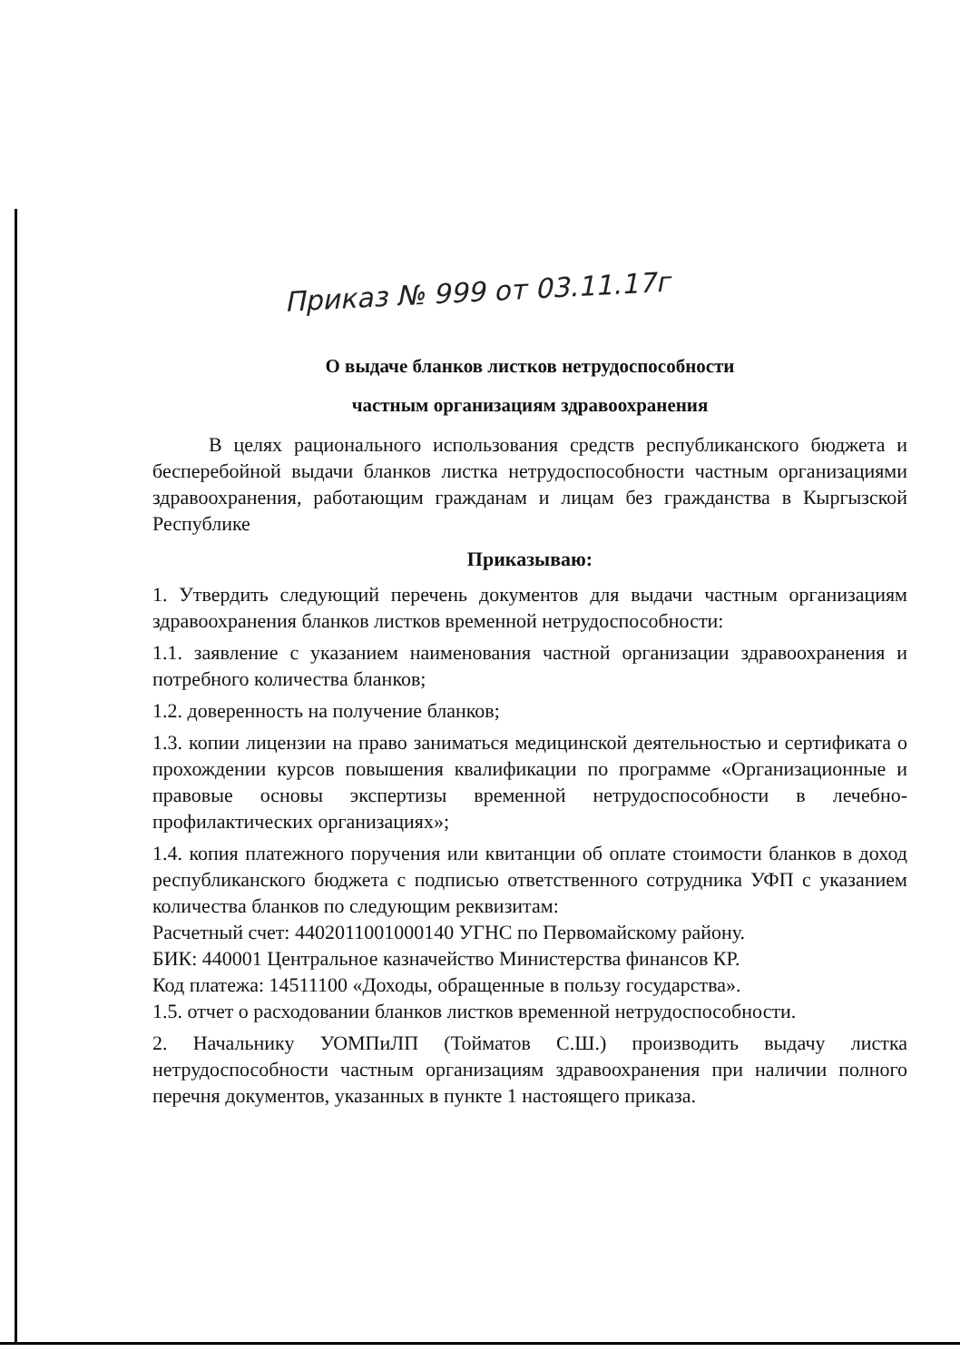Приказ № 999 от 03.11.17г
О выдаче бланков листков нетрудоспособности
частным организациям здравоохранения
В целях рационального использования средств республиканского бюджета и бесперебойной выдачи бланков листка нетрудоспособности частным организациями здравоохранения, работающим гражданам и лицам без гражданства в Кыргызской Республике
Приказываю:
1. Утвердить следующий перечень документов для выдачи частным организациям здравоохранения бланков листков временной нетрудоспособности:
1.1. заявление с указанием наименования частной организации здравоохранения и потребного количества бланков;
1.2. доверенность на получение бланков;
1.3. копии лицензии на право заниматься медицинской деятельностью и сертификата о прохождении курсов повышения квалификации по программе «Организационные и правовые основы экспертизы временной нетрудоспособности в лечебно-профилактических организациях»;
1.4. копия платежного поручения или квитанции об оплате стоимости бланков в доход республиканского бюджета с подписью ответственного сотрудника УФП с указанием количества бланков по следующим реквизитам:
Расчетный счет: 4402011001000140 УГНС по Первомайскому району.
БИК: 440001 Центральное казначейство Министерства финансов КР.
Код платежа: 14511100 «Доходы, обращенные в пользу государства».
1.5. отчет о расходовании бланков листков временной нетрудоспособности.
2. Начальнику УОМПиЛП (Тойматов С.Ш.) производить выдачу листка нетрудоспособности частным организациям здравоохранения при наличии полного перечня документов, указанных в пункте 1 настоящего приказа.